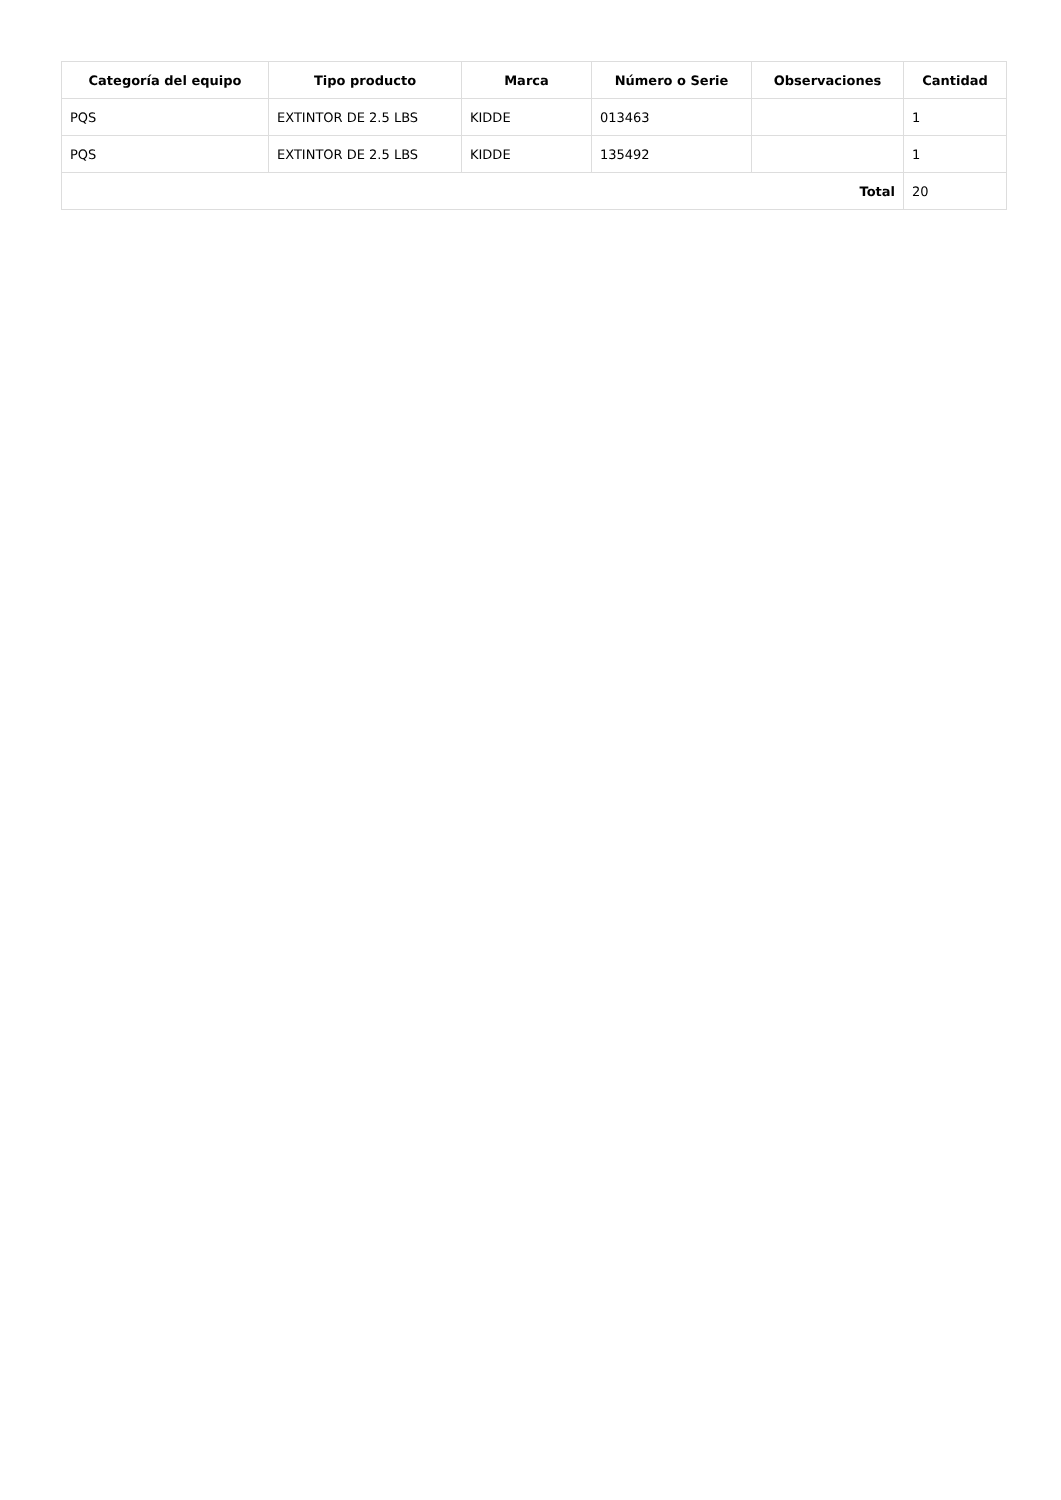| Categoría del equipo | Tipo producto | Marca | Número o Serie | Observaciones | Cantidad |
| --- | --- | --- | --- | --- | --- |
| PQS | EXTINTOR DE 2.5 LBS | KIDDE | 013463 | | 1 |
| PQS | EXTINTOR DE 2.5 LBS | KIDDE | 135492 | | 1 |
| Total | | | | | 20 |